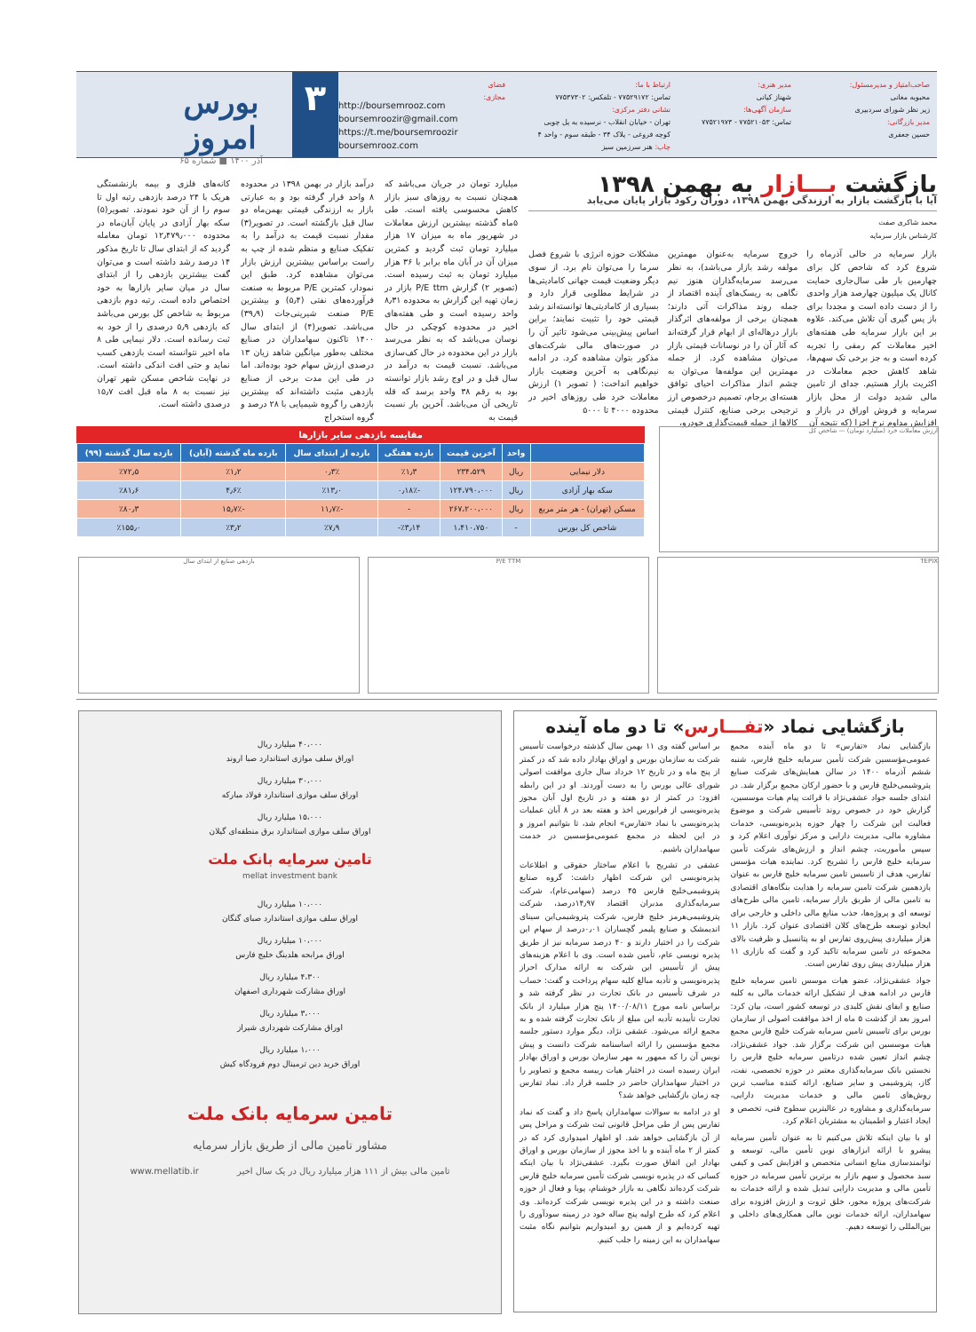صاحب‌امتیاز و مدیرمسئول:
محبوبه مغانی
زیر نظر شورای سردبیری
مدیر بازرگانی:
حسین جعفری
مدیر هنری:
شهناز کیانی
سازمان آگهی‌ها:
تماس: ۷۷۵۲۱۰۵۳ - ۷۷۵۲۱۹۷۳
ارتباط با ما:
تماس: ۷۷۵۲۹۱۷۲ - تلفکس: ۷۷۵۳۷۳۰۲
نشانی دفتر مرکزی:
تهران - خیابان انقلاب - نرسیده به پل چوبی
کوچه فروغی - پلاک ۳۴ - طبقه سوم - واحد ۴
چاپ: هنر سرزمین سبز
فضای مجازی:
http://boursemrooz.com
boursemroozir@gmail.com
https://t.me/boursemroozir
boursemrooz.com
۳
بورس امروز
آذر ۱۴۰۰ ■ شماره ۶۵
بازگشت بـــازار به بهمن ۱۳۹۸
آیا با بازگشت بازار به ارزندگی بهمن ۱۳۹۸، دوران رکود بازار پایان می‌یابد
محمد شاکری صفت
کارشناس بازار سرمایه
بازار سرمایه در حالی آذرماه را شروع کرد که شاخص کل برای چهارمین بار طی سال‌جاری حمایت کانال یک میلیون چهارصد هزار واحدی را از دست داده است و مجددا برای باز پس گیری آن تلاش می‌کند. علاوه بر این بازار سرمایه طی هفته‌های اخیر معاملات کم رمقی را تجربه کرده است و به جز برخی تک سهم‌ها، شاهد کاهش حجم معاملات در اکثریت بازار هستیم. جدای از تامین مالی شدید دولت از محل بازار سرمایه و فروش اوراق در بازار و افزایش مداوم نرخ اخزا (که نتیجه آن
خروج سرمایه به‌عنوان مهمترین مولفه رشد بازار می‌باشد)، به نظر می‌رسد سرمایه‌گذاران هنوز نیم نگاهی به ریسک‌های آینده اقتصاد از جمله روند مذاکرات آتی دارند؛ همچنان برخی از مولفه‌های اثرگذار بازار درهاله‌ای از ابهام قرار گرفته‌اند که آثار آن را در نوسانات قیمتی بازار می‌توان مشاهده کرد. از جمله مهمترین این مولفه‌ها می‌توان به چشم انداز مذاکرات احیای توافق هسته‌ای برجام، تصمیم درخصوص ارز ترجیحی برخی صنایع، کنترل قیمتی کالاها از جمله قیمت‌گذاری خودرو،
مشکلات حوزه انرژی با شروع فصل سرما را می‌توان نام برد. از سوی دیگر وضعیت قیمت جهانی کامادیتی‌ها در شرایط مطلوبی قرار دارد و بسیاری از کامادیتی‌ها توانسته‌اند رشد قیمتی خود را تثبیت نمایند؛ براین اساس پیش‌بینی می‌شود تاثیر آن را در صورت‌های مالی شرکت‌های مذکور بتوان مشاهده کرد. در ادامه نیم‌نگاهی به آخرین وضعیت بازار خواهیم انداخت: ( تصویر ۱) ارزش معاملات خرد طی روزهای اخیر در محدوده ۴۰۰۰ تا ۵۰۰۰
میلیارد تومان در جریان می‌باشد که همچنان نسبت به روزهای سبز بازار کاهش محسوسی یافته است. طی ۵ماه گذشته بیشترین ارزش معاملات در شهریور ماه به میزان ۱۷ هزار میلیارد تومان ثبت گردید و کمترین میزان آن در آبان ماه برابر با ۳۶ هزار میلیارد تومان به ثبت رسیده است. (تصویر ۲) گزارش P/E ttm بازار در زمان تهیه این گزارش به محدوده ۸٫۳۱ واحد رسیده است و طی هفته‌های اخیر در محدوده کوچکی در حال نوسان می‌باشد که به نظر می‌رسد بازار در این محدوده در حال کف‌سازی می‌باشد. نسبت قیمت به درآمد در سال قبل و در اوج رشد بازار توانسته بود به رقم ۳۸ واحد برسد که قله تاریخی آن می‌باشد. آخرین بار نسبت قیمت به
درآمد بازار در بهمن ۱۳۹۸ در محدوده ۸ واحد قرار گرفته بود و به عبارتی بازار به ارزندگی قیمتی بهمن‌ماه دو سال قبل بازگشته است. در تصویر(۳) مقدار نسبت قیمت به درآمد را به تفکیک صنایع و منظم شده از چپ به راست براساس بیشترین ارزش بازار می‌توان مشاهده کرد. طبق این نمودار، کمترین P/E مربوط به صنعت فرآورده‌های نفتی (۵٫۴) و بیشترین P/E صنعت شیرینی‌جات (۳۹٫۹) می‌باشد. تصویر(۴) از ابتدای سال ۱۴۰۰ تاکنون سهامداران در صنایع مختلف به‌طور میانگین شاهد زیان ۱۳ درصدی ارزش سهام خود بوده‌اند. اما در طی این مدت برخی از صنایع بازدهی مثبت داشته‌اند که بیشترین بازدهی را گروه شیمیایی با ۲۸ درصد و گروه استخراج
کانه‌های فلزی و بیمه بازنشستگی هریک با ۲۴ درصد بازدهی رتبه اول تا سوم را از آن خود نمودند. تصویر(۵) سکه بهار آزادی در پایان آبان‌ماه در محدوده ۱۲٫۴۷۹٫۰۰۰ تومان معامله گردید که از ابتدای سال تا تاریخ مذکور ۱۴ درصد رشد داشته است و می‌توان گفت بیشترین بازدهی را از ابتدای سال در میان سایر بازارها به خود اختصاص داده است. رتبه دوم بازدهی مربوط به شاخص کل بورس می‌باشد که بازدهی ۵٫۹ درصدی را از خود به ثبت رسانده است. دلار نیمایی طی ۸ ماه اخیر نتوانسته است بازدهی کسب نماید و حتی افت اندکی داشته است. در نهایت شاخص مسکن شهر تهران نیز نسبت به ۸ ماه قبل افت ۱۵٫۷ درصدی داشته است.
ارزش معاملات خرد (میلیارد تومان) — شاخص کل
مقایسه بازدهی سایر بازارها
| | واحد | آخرین قیمت | بازده هفتگی | بازده از ابتدای سال | بازده ماه گذشته (آبان) | بازده سال گذشته (۹۹) |
| --- | --- | --- | --- | --- | --- | --- |
| دلار نیمایی | ریال | ۲۳۴،۵۲۹ | ٪۱٫۳ | ۰٫۳٪ | ٪۱٫۲ | ٪۷۲٫۵ |
| سکه بهار آزادی | ریال | ۱۲۴،۷۹۰،۰۰۰ | -۰٫۱۸٪ | ٪۱۳٫۰ | ۴٫۶٪ | ٪۸۱٫۶ |
| مسکن (تهران) - هر متر مربع | ریال | ۲۶۷،۲۰۰،۰۰۰ | - | -۱۱٫۷٪ | -۱۵٫۷٪ | ٪۸۰٫۳ |
| شاخص کل بورس | - | ۱،۴۱۰،۷۵۰ | ٪۳٫۱۴- | ٪۷٫۹ | ٪۳٫۲ | ٪۱۵۵٫۰ |
TEPIX
P/E TTM
بازدهی صنایع از ابتدای سال
بازگشایی نماد «تفـــارس» تا دو ماه آینده
بازگشایی نماد «تفارس» تا دو ماه آینده مجمع عمومی‌مؤسسین شرکت تأمین سرمایه خلیج فارس، شنبه ششم آذرماه ۱۴۰۰ در سالن همایش‌های شرکت صنایع پتروشیمی‌خلیج فارس و با حضور ارکان مجمع برگزار شد. در ابتدای جلسه جواد عشقی‌نژاد با قرائت پیام هیات موسسین، گزارش خود در خصوص روند تأسیس شرکت و موضوع فعالیت این شرکت را چهار حوزه پذیره‌نویسی، خدمات مشاوره مالی، مدیریت دارایی و مرکز نوآوری اعلام کرد و سپس مأموریت، چشم انداز و ارزش‌های شرکت تأمین سرمایه خلیج فارس را تشریح کرد. نماینده هیات مؤسس تفارس، هدف از تاسیس تامین سرمایه خلیج فارس به عنوان یازدهمین شرکت تامین سرمایه را هدایت بنگاه‌های اقتصادی به تامین مالی از طریق بازار سرمایه، تامین مالی طرح‌های توسعه ای و پروژه‌ها، جذب منابع مالی داخلی و خارجی برای ایجادو توسعه طرح‌های کلان اقتصادی عنوان کرد. بازار ۱۱ هزار میلیاردی پیش‌روی تفارس او به پتانسیل و ظرفیت بالای مجموعه در تامین سرمایه تاکید کرد و گفت که بازاری ۱۱ هزار میلیاردی پیش روی تفارس است.
جواد عشقی‌نژاد، عضو هیات موسس تامین سرمایه خلیج فارس در ادامه هدف از تشکیل ارائه خدمات مالی به کلیه صنایع و ایفای نقش کلیدی در توسعه کشور است، بیان کرد: امروز بعد از گذشت ۵ ماه از اخذ موافقت اصولی از سازمان بورس برای تاسیس تامین سرمایه شرکت خلیج فارس مجمع هیات موسسین این شرکت برگزار شد. جواد عشقی‌نژاد، چشم انداز تعیین شده درتامین سرمایه خلیج فارس را نخستین بانک سرمایه‌گذاری معتبر در حوزه تخصصی، نفت، گاز، پتروشیمی و سایر صنایع، ارائه کننده مناسب ترین روش‌های تامین مالی و خدمات مدیریت دارایی، سرمایه‌گذاری و مشاوره در عالیترین سطوح فنی، تخصص و ایجاد اعتبار و اطمینان به مشتریان اعلام کرد.
او با بیان اینکه تلاش می‌کنیم تا به عنوان تأمین سرمایه پیشرو با ارائه ابزارهای نوین تأمین مالی، توسعه و توانمندسازی منابع انسانی متخصص و افزایش کمی و کیفی سبد محصول و سهم بازار به برترین تأمین سرمایه در حوزه تأمین مالی و مدیریت دارایی تبدیل شده و ارائه خدمات به شرکت‌های پروژه محور، خلق ثروت و ارزش افزوده برای سهامداران، ارائه خدمات نوین مالی همکاری‌های داخلی و بین‌المللی را توسعه دهیم.
بر اساس گفته وی ۱۱ بهمن سال گذشته درخواست تأسیس شرکت به سازمان بورس و اوراق بهادار داده شد که در کمتر از پنج ماه و در تاریخ ۱۲ خرداد سال جاری موافقت اصولی شورای عالی بورس را به دست آوردند. او در این رابطه افزود: در کمتر از دو هفته و در تاریخ اول آبان مجوز پذیره‌نویسی از فرابورس اخذ و هفته بعد در ۸ آبان عملیات پذیره‌نویسی با نماد «تفارس» انجام شد، تا بتوانیم امروز و در این لحظه در مجمع عمومی‌مؤسسین در خدمت سهامداران باشیم.
عشقی در تشریح با اعلام ساختار حقوقی و اطلاعات پذیره‌نویسی این شرکت اظهار داشت: گروه صنایع پتروشیمی‌خلیج فارس ۴۵ درصد (سهامی‌عام)، شرکت سرمایه‌گذاری مدبران اقتصاد ۱۴٫۹۷درصد، شرکت پتروشیمی‌هرمز خلیج فارس، شرکت پتروشیمی‌این سینای اندیمشک و صنایع پلیمر گچساران ۰٫۰۱درصد از سهام این شرکت را در اختیار دارند و ۴۰ درصد سرمایه نیز از طریق پذیره نویسی عام، تأمین شده است. وی با اعلام هزینه‌های پیش از تأسیس این شرکت به ارائه مدارک احراز پذیره‌نویسی و تأدیه مبالغ کلیه سهام پرداخت و گفت: حساب در شرف تأسیس در بانک تجارت در نظر گرفته شد و براساس نامه مورخ ۱۴۰۰/۰۸/۱۱ پنج هزار میلیارد از بانک تجارت تأییدیه تأدیه این مبلغ از بانک تجارت گرفته شده و به مجمع ارائه می‌شود. عشقی نژاد، دیگر موارد دستور جلسه مجمع مؤسسین را ارائه اساسنامه شرکت دانست و پیش نویس آن را که ممهور به مهر سازمان بورس و اوراق بهادار ایران رسیده است در اختیار هیات رییسه مجمع و تصاویر را در اختیار سهامداران حاضر در جلسه قرار داد. نماد تفارس چه زمان بازگشایی خواهد شد؟
او در ادامه به سوالات سهامداران پاسخ داد و گفت که نماد تفارس پس از طی مراحل قانونی ثبت شرکت و مراحل پس از آن بازگشایی خواهد شد. او اظهار امیدواری کرد که در کمتر از ۲ ماه آینده و با اخذ مجوز از سازمان بورس و اوراق بهادار این اتفاق صورت بگیرد. عشقی‌نژاد با بیان اینکه کسانی که در پذیره نویسی شرکت تأمین سرمایه خلیج فارس شرکت کرده‌اند نگاهی به بازار خوشنام، پویا و فعال از حوزه صنعت داشته و در این پذیره نویسی شرکت کرده‌اند. وی اعلام کرد که طرح اولیه پنج ساله خود در زمینه سودآوری را تهیه کرده‌ایم و از همین رو امیدواریم بتوانیم نگاه مثبت سهامداران به این زمینه را جلب کنیم.
۴۰،۰۰۰ میلیارد ریال
اوراق سلف موازی استاندارد صبا اروند
۳۰،۰۰۰ میلیارد ریال
اوراق سلف موازی استاندارد فولاد مبارکه
۱۵،۰۰۰ میلیارد ریال
اوراق سلف موازی استاندارد برق منطقه‌ای گیلان
تامین سرمایه بانک ملت
mellat investment bank
۱۰،۰۰۰ میلیارد ریال
اوراق سلف موازی استاندارد صبای گنگان
۱۰،۰۰۰ میلیارد ریال
اوراق مرابحه هلدینگ خلیج فارس
۴،۳۰۰ میلیارد ریال
اوراق مشارکت شهرداری اصفهان
۳،۰۰۰ میلیارد ریال
اوراق مشارکت شهرداری شیراز
۱،۰۰۰ میلیارد ریال
اوراق خرید دین ترمینال دوم فرودگاه کیش
تامین سرمایه بانک ملت
مشاور تامین مالی از طریق بازار سرمایه
تامین مالی بیش از ۱۱۱ هزار میلیارد ریال در یک سال اخیر www.mellatib.ir